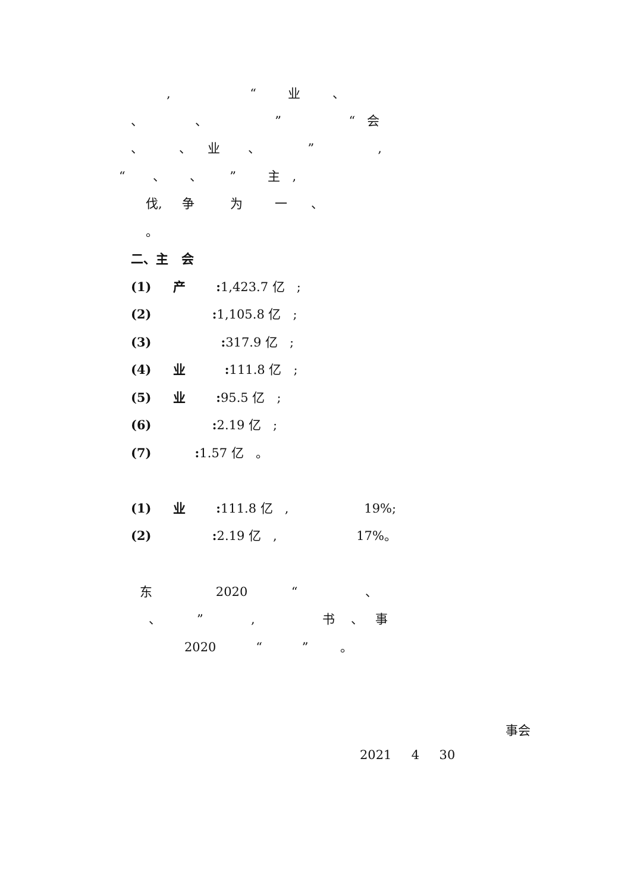, “ 业 、
、 、 ” “ 会
、 、 业 、 ” ,
“ 、 、 ” 主 ,
伐, 争 为 一 、
。
二、主 会
(1) 产 : 1,423.7 亿 ;
(2) : 1,105.8 亿 ;
(3) : 317.9 亿 ;
(4) 业 : 111.8 亿 ;
(5) 业 : 95.5 亿 ;
(6) : 2.19 亿 ;
(7) : 1.57 亿 。
(1) 业 : 111.8 亿 , 19%;
(2) : 2.19 亿 , 17%。
东 2020 “ 、
、 ” , 书 、 事
2020 “ ” 。
事会
2021 4 30